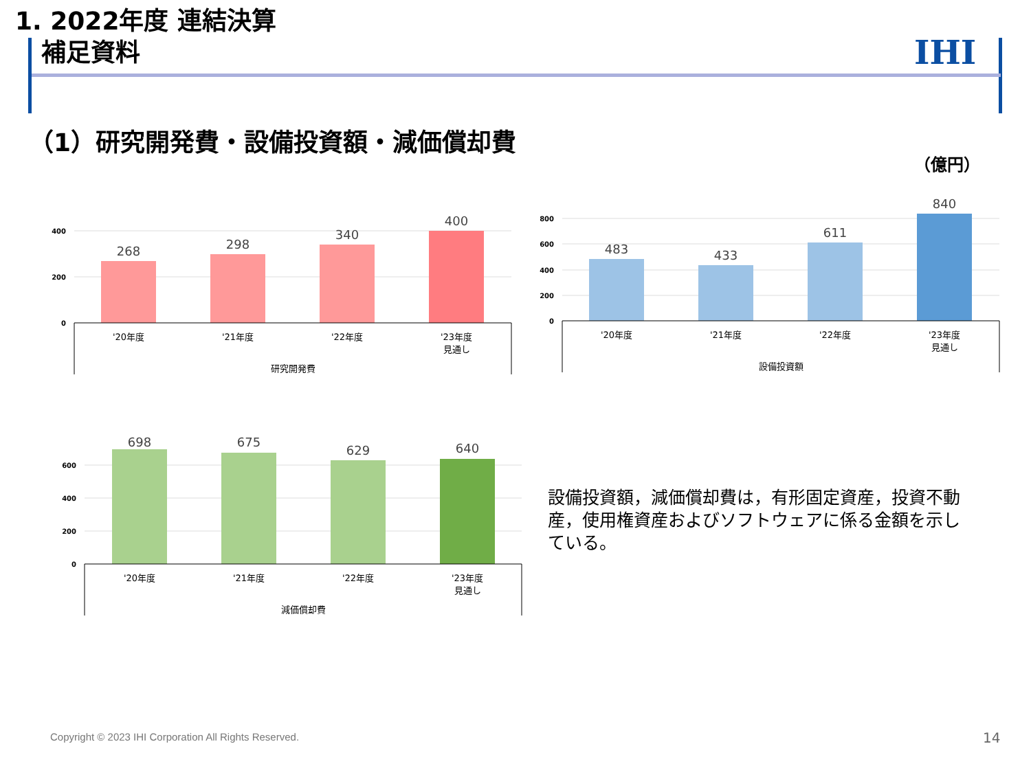1. 2022年度 連結決算
補足資料
IHI
（1）研究開発費・設備投資額・減価償却費
（億円）
400
200
0
268
298
340
400
'20年度
'21年度
'22年度
'23年度
見通し
研究開発費
800
600
400
200
0
483
433
611
840
'20年度
'21年度
'22年度
'23年度
見通し
設備投資額
600
400
200
0
698
675
629
640
'20年度
'21年度
'22年度
'23年度
見通し
減価償却費
設備投資額，減価償却費は，有形固定資産，投資不動産，使用権資産およびソフトウェアに係る金額を示している。
Copyright © 2023 IHI Corporation All Rights Reserved.
14